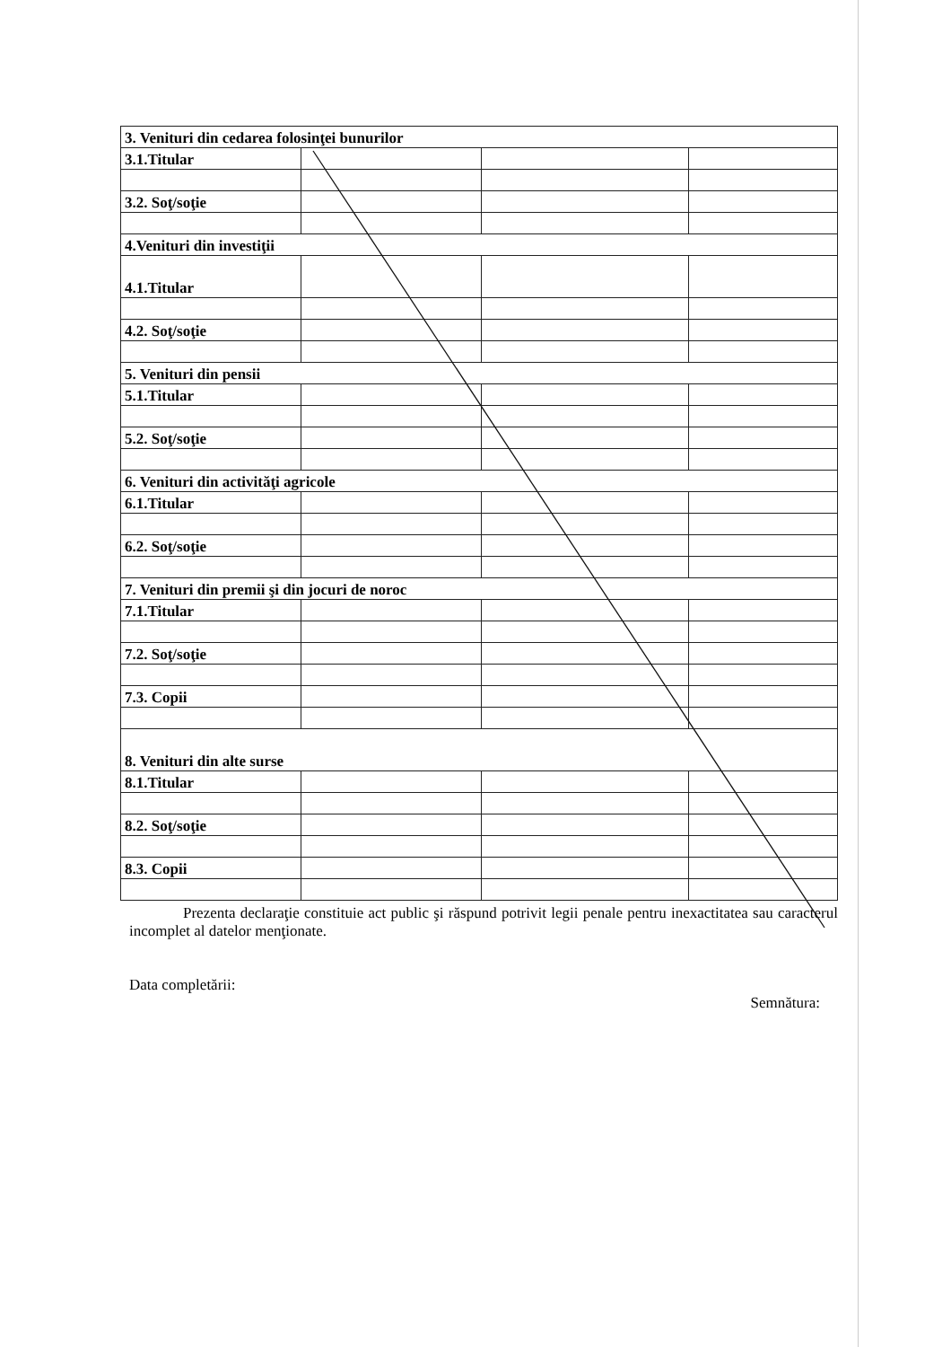| 3. Venituri din cedarea folosinţei bunurilor | | | |
| 3.1.Titular | | | |
| 3.2. Soţ/soţie | | | |
| 4.Venituri din investiţii | | | |
| 4.1.Titular | | | |
| 4.2. Soţ/soţie | | | |
| 5. Venituri din pensii | | | |
| 5.1.Titular | | | |
| 5.2. Soţ/soţie | | | |
| 6. Venituri din activităţi agricole | | | |
| 6.1.Titular | | | |
| 6.2. Soţ/soţie | | | |
| 7. Venituri din premii şi din jocuri de noroc | | | |
| 7.1.Titular | | | |
| 7.2. Soţ/soţie | | | |
| 7.3. Copii | | | |
| 8. Venituri din alte surse | | | |
| 8.1.Titular | | | |
| 8.2. Soţ/soţie | | | |
| 8.3. Copii | | | |
Prezenta declaraţie constituie act public şi răspund potrivit legii penale pentru inexactitatea sau caracterul incomplet al datelor menţionate.
Data completării: Semnătura: